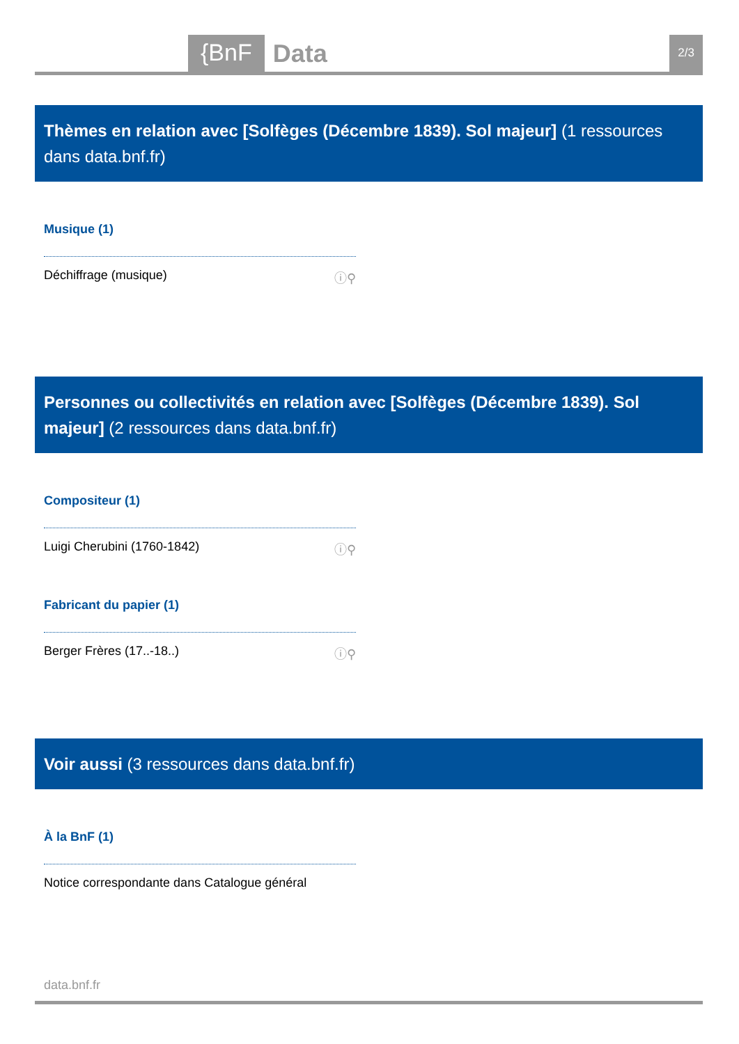{BnF Data 2/3
Thèmes en relation avec [Solfèges (Décembre 1839). Sol majeur] (1 ressources dans data.bnf.fr)
Musique (1)
Déchiffrage (musique) ⓘ⚲
Personnes ou collectivités en relation avec [Solfèges (Décembre 1839). Sol majeur] (2 ressources dans data.bnf.fr)
Compositeur (1)
Luigi Cherubini (1760-1842) ⓘ⚲
Fabricant du papier (1)
Berger Frères (17..-18..) ⓘ⚲
Voir aussi (3 ressources dans data.bnf.fr)
À la BnF (1)
Notice correspondante dans Catalogue général
data.bnf.fr